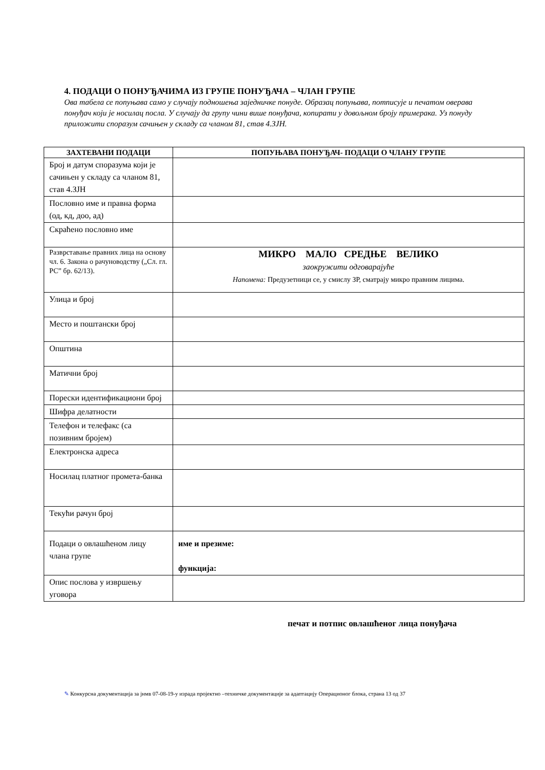4. ПОДАЦИ О ПОНУЂАЧИМА ИЗ ГРУПЕ ПОНУЂАЧА – ЧЛАН ГРУПЕ
Ова табела се попуњава само у случају подношења заједничке понуде. Образац попуњава, потписује и печатом оверава понуђач који је носилац посла. У случају да групу чини више понуђача, копирати у довољном броју примерака. Уз понуду приложити споразум сачињен у складу са чланом 81, став 4.ЗЈН.
| ЗАХТЕВАНИ ПОДАЦИ | ПОПУЊАВА ПОНУЂАЧ- ПОДАЦИ О ЧЛАНУ ГРУПЕ |
| --- | --- |
| Број и датум споразума који је сачињен у складу са чланом 81, став 4.ЗЈН | |
| Пословно име и правна форма (од, кд, доо, ад) | |
| Скраћено пословно име | |
| Разврставање правних лица на основу чл. 6. Закона о рачуноводству („Сл. гл. РС” бр. 62/13). | МИКРО МАЛО СРЕДЊЕ ВЕЛИКО заокружити одговарајуће Напомена: Предузетници се, у смислу ЗР, сматрају микро правним лицима. |
| Улица и број | |
| Место и поштански број | |
| Општина | |
| Матични број | |
| Порески идентификациони број | |
| Шифра делатности | |
| Телефон и телефакс (са позивним бројем) | |
| Електронска адреса | |
| Носилац платног промета-банка | |
| Текући рачун број | |
| Подаци о овлашћеном лицу члана групе | име и презиме: функција: |
| Опис послова у извршењу уговора | |
печат и потпис овлашћеног лица понуђача
✎ Конкурсна документација за јнмв 07-08-19-у израда пројектно –техничке документације за адаптацију Операционог блока, страна 13 од 37